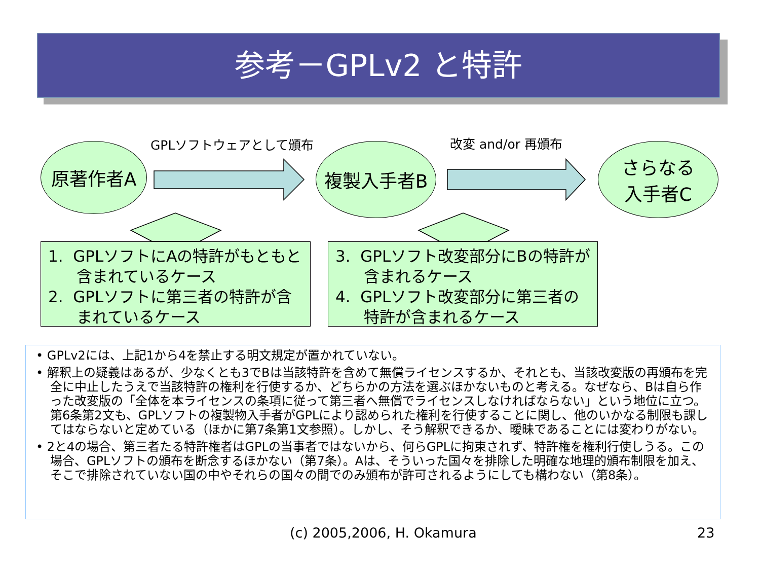参考－GPLv2 と特許
GPLソフトウェアとして頒布 改変 and/or 再頒布
原著作者A 複製入手者B
さらなる
入手者C
1. GPLソフトにAの特許がもともと含まれているケース
2. GPLソフトに第三者の特許が含まれているケース
3. GPLソフト改変部分にBの特許が含まれるケース
4. GPLソフト改変部分に第三者の特許が含まれるケース
• GPLv2には、上記1から4を禁止する明文規定が置かれていない。
• 解釈上の疑義はあるが、少なくとも3でBは当該特許を含めて無償ライセンスするか、それとも、当該改変版の再頒布を完全に中止したうえで当該特許の権利を行使するか、どちらかの方法を選ぶほかないものと考える。なぜなら、Bは自ら作った改変版の「全体を本ライセンスの条項に従って第三者へ無償でライセンスしなければならない」という地位に立つ。第6条第2文も、GPLソフトの複製物入手者がGPLにより認められた権利を行使することに関し、他のいかなる制限も課してはならないと定めている（ほかに第7条第1文参照）。しかし、そう解釈できるか、曖昧であることには変わりがない。
• 2と4の場合、第三者たる特許権者はGPLの当事者ではないから、何らGPLに拘束されず、特許権を権利行使しうる。この場合、GPLソフトの頒布を断念するほかない（第7条）。Aは、そういった国々を排除した明確な地理的頒布制限を加え、そこで排除されていない国の中やそれらの国々の間でのみ頒布が許可されるようにしても構わない（第8条）。
(c) 2005,2006, H. Okamura 23